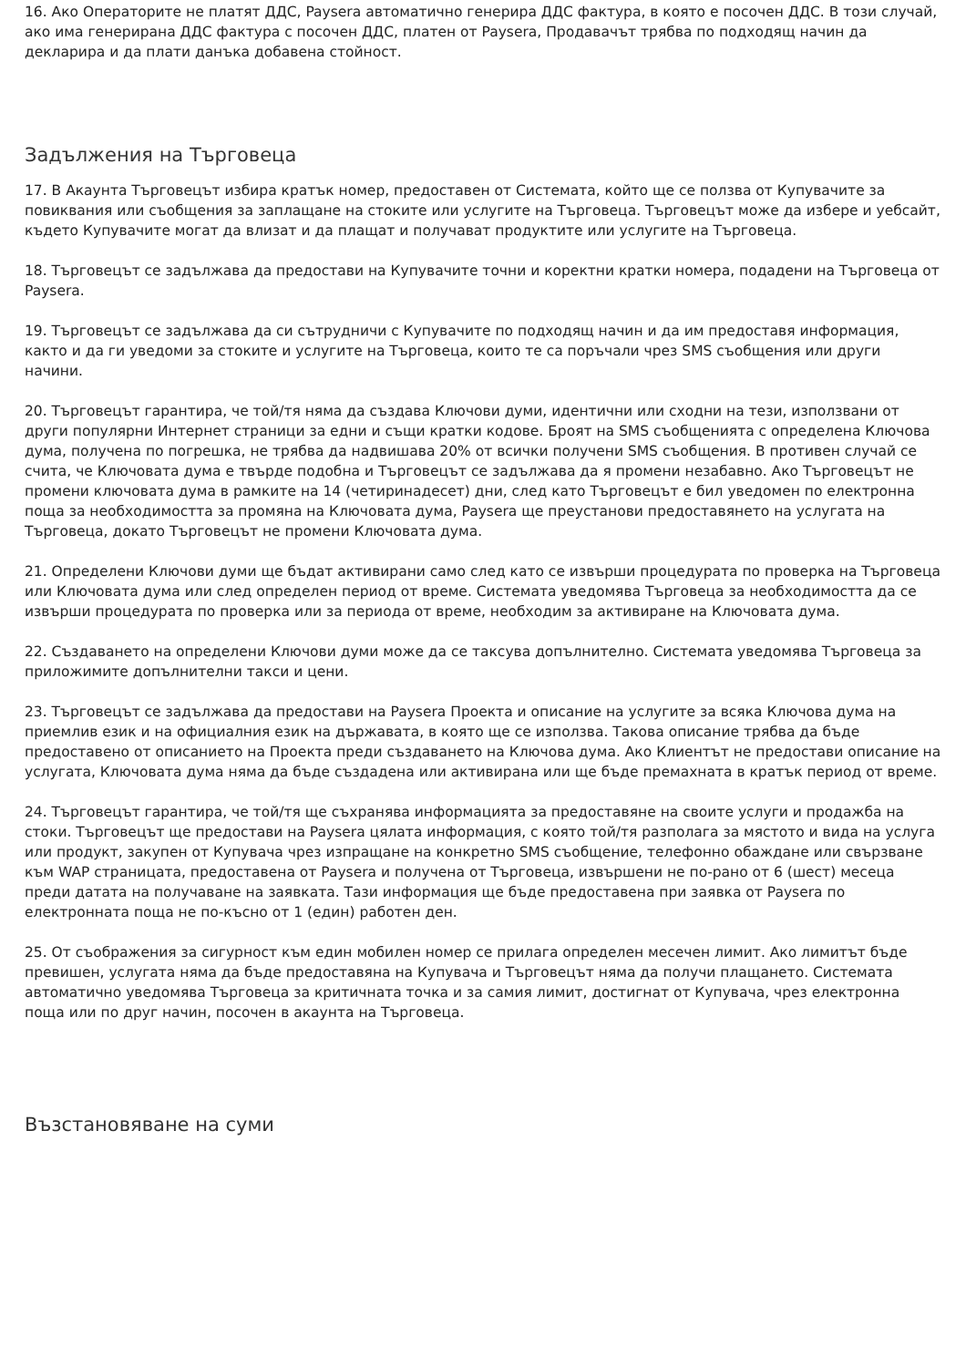16. Ако Операторите не платят ДДС, Paysera автоматично генерира ДДС фактура, в която е посочен ДДС. В този случай, ако има генерирана ДДС фактура с посочен ДДС, платен от Paysera, Продавачът трябва по подходящ начин да декларира и да плати данъка добавена стойност.
Задължения на Търговеца
17. В Акаунта Търговецът избира кратък номер, предоставен от Системата, който ще се ползва от Купувачите за повиквания или съобщения за заплащане на стоките или услугите на Търговеца. Търговецът може да избере и уебсайт, където Купувачите могат да влизат и да плащат и получават продуктите или услугите на Търговеца.
18. Търговецът се задължава да предостави на Купувачите точни и коректни кратки номера, подадени на Търговеца от Paysera.
19. Търговецът се задължава да си сътрудничи с Купувачите по подходящ начин и да им предоставя информация, както и да ги уведоми за стоките и услугите на Търговеца, които те са поръчали чрез SMS съобщения или други начини.
20. Търговецът гарантира, че той/тя няма да създава Ключови думи, идентични или сходни на тези, използвани от други популярни Интернет страници за едни и същи кратки кодове. Броят на SMS съобщенията с определена Ключова дума, получена по погрешка, не трябва да надвишава 20% от всички получени SMS съобщения. В противен случай се счита, че Ключовата дума е твърде подобна и Търговецът се задължава да я промени незабавно. Ако Търговецът не промени ключовата дума в рамките на 14 (четиринадесет) дни, след като Търговецът е бил уведомен по електронна поща за необходимостта за промяна на Ключовата дума, Paysera ще преустанови предоставянето на услугата на Търговеца, докато Търговецът не промени Ключовата дума.
21. Определени Ключови думи ще бъдат активирани само след като се извърши процедурата по проверка на Търговеца или Ключовата дума или след определен период от време. Системата уведомява Търговеца за необходимостта да се извърши процедурата по проверка или за периода от време, необходим за активиране на Ключовата дума.
22. Създаването на определени Ключови думи може да се таксува допълнително. Системата уведомява Търговеца за приложимите допълнителни такси и цени.
23. Търговецът се задължава да предостави на Paysera Проекта и описание на услугите за всяка Ключова дума на приемлив език и на официалния език на държавата, в която ще се използва. Такова описание трябва да бъде предоставено от описанието на Проекта преди създаването на Ключова дума. Ако Клиентът не предостави описание на услугата, Ключовата дума няма да бъде създадена или активирана или ще бъде премахната в кратък период от време.
24. Търговецът гарантира, че той/тя ще съхранява информацията за предоставяне на своите услуги и продажба на стоки. Търговецът ще предостави на Paysera цялата информация, с която той/тя разполага за мястото и вида на услуга или продукт, закупен от Купувача чрез изпращане на конкретно SMS съобщение, телефонно обаждане или свързване към WAP страницата, предоставена от Paysera и получена от Търговеца, извършени не по-рано от 6 (шест) месеца преди датата на получаване на заявката. Тази информация ще бъде предоставена при заявка от Paysera по електронната поща не по-късно от 1 (един) работен ден.
25. От съображения за сигурност към един мобилен номер се прилага определен месечен лимит. Ако лимитът бъде превишен, услугата няма да бъде предоставяна на Купувача и Търговецът няма да получи плащането. Системата автоматично уведомява Търговеца за критичната точка и за самия лимит, достигнат от Купувача, чрез електронна поща или по друг начин, посочен в акаунта на Търговеца.
Възстановяване на суми